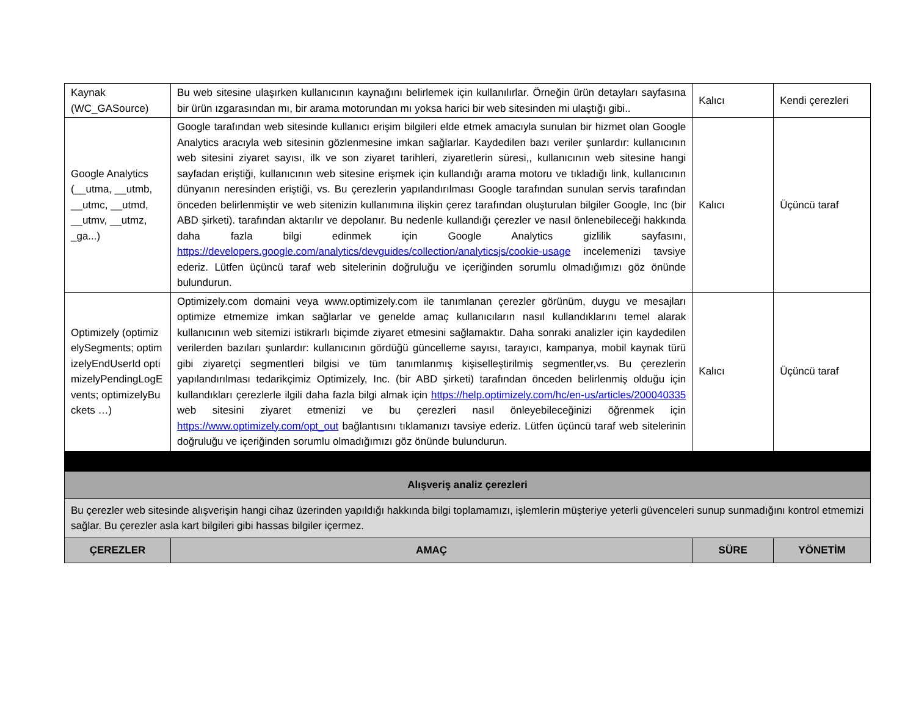| Kaynak (WC_GASource) | Bu web sitesine ulaşırken kullanıcının kaynağını belirlemek için kullanılırlar. Örneğin ürün detayları sayfasına bir ürün ızgarasından mı, bir arama motorundan mı yoksa harici bir web sitesinden mi ulaştığı gibi.. | Kalıcı | Kendi çerezleri |
| Google Analytics (__utma, __utmb, __utmc, __utmd, __utmv, __utmz, _ga...) | Google tarafından web sitesinde kullanıcı erişim bilgileri elde etmek amacıyla sunulan bir hizmet olan Google Analytics aracıyla web sitesinin gözlenmesine imkan sağlarlar. Kaydedilen bazı veriler şunlardır: kullanıcının web sitesini ziyaret sayısı, ilk ve son ziyaret tarihleri, ziyaretlerin süresi,, kullanıcının web sitesine hangi sayfadan eriştiği, kullanıcının web sitesine erişmek için kullandığı arama motoru ve tıkladığı link, kullanıcının dünyanın neresinden eriştiği, vs. Bu çerezlerin yapılandırılması Google tarafından sunulan servis tarafından önceden belirlenmiştir ve web sitenizin kullanımına ilişkin çerez tarafından oluşturulan bilgiler Google, Inc (bir ABD şirketi). tarafından aktarılır ve depolanır. Bu nedenle kullandığı çerezler ve nasıl önlenebileceği hakkında daha fazla bilgi edinmek için Google Analytics gizlilik sayfasını, https://developers.google.com/analytics/devguides/collection/analyticsjs/cookie-usage incelemenizi tavsiye ederiz. Lütfen üçüncü taraf web sitelerinin doğruluğu ve içeriğinden sorumlu olmadığımızı göz önünde bulundurun. | Kalıcı | Üçüncü taraf |
| Optimizely (optimizelySegments; optimizelyEndUserId optimizelyPendingLogEvents; optimizelyBuckets …) | Optimizely.com domaini veya www.optimizely.com ile tanımlanan çerezler görünüm, duygu ve mesajları optimize etmemize imkan sağlarlar ve genelde amaç kullanıcıların nasıl kullandıklarını temel alarak kullanıcının web sitemizi istikrarlı biçimde ziyaret etmesini sağlamaktır. Daha sonraki analizler için kaydedilen verilerden bazıları şunlardır: kullanıcının gördüğü güncelleme sayısı, tarayıcı, kampanya, mobil kaynak türü gibi ziyaretçi segmentleri bilgisi ve tüm tanımlanmış kişiselleştirilmiş segmentler,vs. Bu çerezlerin yapılandırılması tedarikçimiz Optimizely, Inc. (bir ABD şirketi) tarafından önceden belirlenmiş olduğu için kullandıkları çerezlerle ilgili daha fazla bilgi almak için https://help.optimizely.com/hc/en-us/articles/200040335 web sitesini ziyaret etmenizi ve bu çerezleri nasıl önleyebileceğinizi öğrenmek için https://www.optimizely.com/opt_out bağlantısını tıklamanızı tavsiye ederiz. Lütfen üçüncü taraf web sitelerinin doğruluğu ve içeriğinden sorumlu olmadığımızı göz önünde bulundurun. | Kalıcı | Üçüncü taraf |
| Alışveriş analiz çerezleri | | | |
| Bu çerezler web sitesinde alışverişin hangi cihaz üzerinden yapıldığı hakkında bilgi toplamamızı, işlemlerin müşteriye yeterli güvenceleri sunup sunmadığını kontrol etmemizi sağlar. Bu çerezler asla kart bilgileri gibi hassas bilgiler içermez. | | | |
| ÇEREZLER | AMAÇ | SÜRE | YÖNETİM |